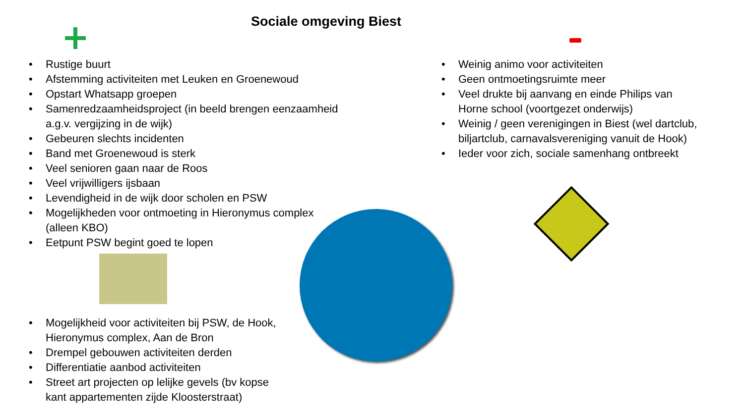Sociale omgeving Biest
• Rustige buurt
• Afstemming activiteiten met Leuken en Groenewoud
• Opstart Whatsapp groepen
• Samenredzaamheidsproject (in beeld brengen eenzaamheid a.g.v. vergijzing in de wijk)
• Gebeuren slechts incidenten
• Band met Groenewoud is sterk
• Veel senioren gaan naar de Roos
• Veel vrijwilligers ijsbaan
• Levendigheid in de wijk door scholen en PSW
• Mogelijkheden voor ontmoeting in Hieronymus complex (alleen KBO)
• Eetpunt PSW begint goed te lopen
• Mogelijkheid voor activiteiten bij PSW, de Hook, Hieronymus complex, Aan de Bron
• Drempel gebouwen activiteiten derden
• Differentiatie aanbod activiteiten
• Street art projecten op lelijke gevels (bv kopse kant appartementen zijde Kloosterstraat)
• Weinig animo voor activiteiten
• Geen ontmoetingsruimte meer
• Veel drukte bij aanvang en einde Philips van Horne school (voortgezet onderwijs)
• Weinig / geen verenigingen in Biest (wel dartclub, biljartclub, carnavalsvereniging vanuit de Hook)
• Ieder voor zich, sociale samenhang ontbreekt